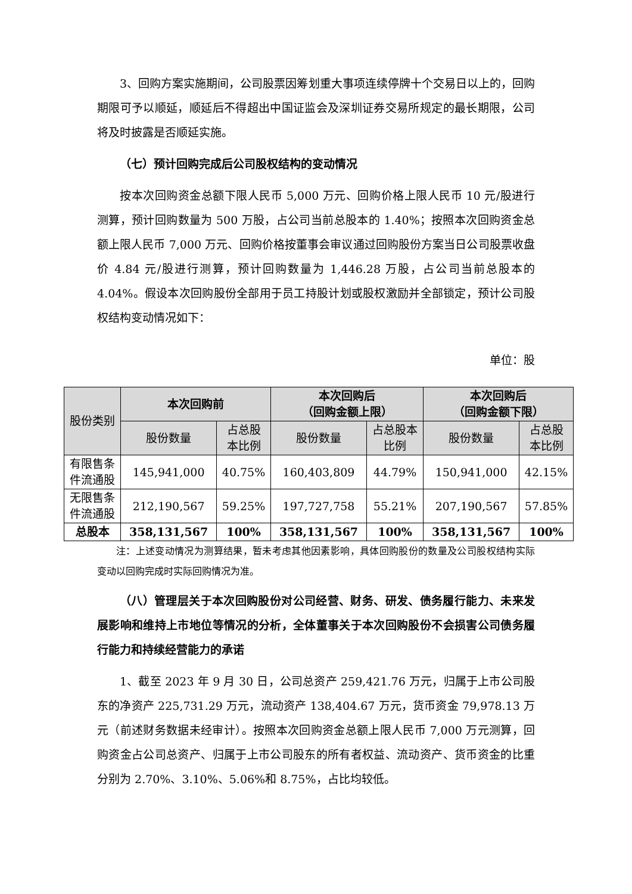3、回购方案实施期间，公司股票因筹划重大事项连续停牌十个交易日以上的，回购期限可予以顺延，顺延后不得超出中国证监会及深圳证券交易所规定的最长期限，公司将及时披露是否顺延实施。
（七）预计回购完成后公司股权结构的变动情况
按本次回购资金总额下限人民币 5,000 万元、回购价格上限人民币 10 元/股进行测算，预计回购数量为 500 万股，占公司当前总股本的 1.40%；按照本次回购资金总额上限人民币 7,000 万元、回购价格按董事会审议通过回购股份方案当日公司股票收盘价 4.84 元/股进行测算，预计回购数量为 1,446.28 万股，占公司当前总股本的 4.04%。假设本次回购股份全部用于员工持股计划或股权激励并全部锁定，预计公司股权结构变动情况如下：
单位：股
| 股份类别 | 本次回购前 | | 本次回购后 （回购金额上限） | | 本次回购后 （回购金额下限） | |
| --- | --- | --- | --- | --- | --- | --- |
| | 股份数量 | 占总股 本比例 | 股份数量 | 占总股本 比例 | 股份数量 | 占总股 本比例 |
| 有限售条 件流通股 | 145,941,000 | 40.75% | 160,403,809 | 44.79% | 150,941,000 | 42.15% |
| 无限售条 件流通股 | 212,190,567 | 59.25% | 197,727,758 | 55.21% | 207,190,567 | 57.85% |
| 总股本 | 358,131,567 | 100% | 358,131,567 | 100% | 358,131,567 | 100% |
注：上述变动情况为测算结果，暂未考虑其他因素影响，具体回购股份的数量及公司股权结构实际变动以回购完成时实际回购情况为准。
（八）管理层关于本次回购股份对公司经营、财务、研发、债务履行能力、未来发展影响和维持上市地位等情况的分析，全体董事关于本次回购股份不会损害公司债务履行能力和持续经营能力的承诺
1、截至 2023 年 9 月 30 日，公司总资产 259,421.76 万元，归属于上市公司股东的净资产 225,731.29 万元，流动资产 138,404.67 万元，货币资金 79,978.13 万元（前述财务数据未经审计）。按照本次回购资金总额上限人民币 7,000 万元测算，回购资金占公司总资产、归属于上市公司股东的所有者权益、流动资产、货币资金的比重分别为 2.70%、3.10%、5.06%和 8.75%，占比均较低。